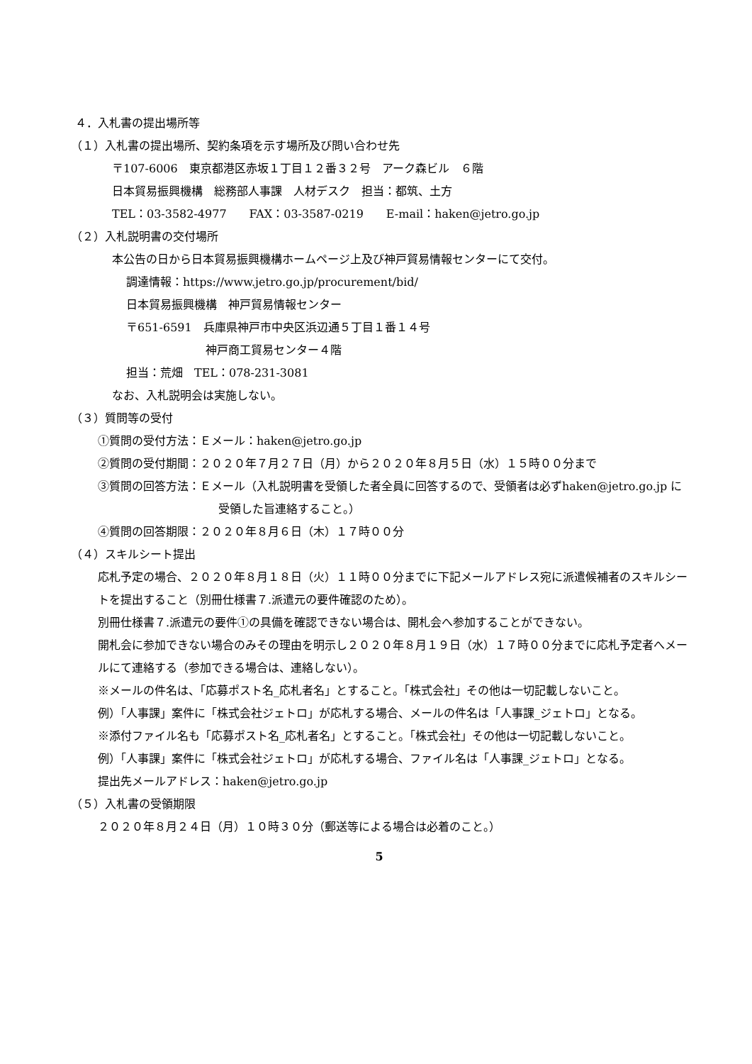４．入札書の提出場所等
（１）入札書の提出場所、契約条項を示す場所及び問い合わせ先
〒107-6006　東京都港区赤坂１丁目１２番３２号　アーク森ビル　６階
日本貿易振興機構　総務部人事課　人材デスク　担当：都筑、土方
TEL：03-3582-4977　　FAX：03-3587-0219　　E-mail：haken@jetro.go.jp
（２）入札説明書の交付場所
本公告の日から日本貿易振興機構ホームページ上及び神戸貿易情報センターにて交付。
調達情報：https://www.jetro.go.jp/procurement/bid/
日本貿易振興機構　神戸貿易情報センター
〒651-6591　兵庫県神戸市中央区浜辺通５丁目１番１４号
神戸商工貿易センター４階
担当：荒畑　TEL：078-231-3081
なお、入札説明会は実施しない。
（３）質問等の受付
①質問の受付方法：Ｅメール：haken@jetro.go.jp
②質問の受付期間：２０２０年７月２７日（月）から２０２０年８月５日（水）１５時００分まで
③質問の回答方法：Ｅメール（入札説明書を受領した者全員に回答するので、受領者は必ずhaken@jetro.go.jp に受領した旨連絡すること。）
④質問の回答期限：２０２０年８月６日（木）１７時００分
（４）スキルシート提出
応札予定の場合、２０２０年８月１８日（火）１１時００分までに下記メールアドレス宛に派遣候補者のスキルシートを提出すること（別冊仕様書７.派遣元の要件確認のため）。
別冊仕様書７.派遣元の要件①の具備を確認できない場合は、開札会へ参加することができない。
開札会に参加できない場合のみその理由を明示し２０２０年８月１９日（水）１７時００分までに応札予定者へメールにて連絡する（参加できる場合は、連絡しない）。
※メールの件名は、「応募ポスト名_応札者名」とすること。「株式会社」その他は一切記載しないこと。
例）「人事課」案件に「株式会社ジェトロ」が応札する場合、メールの件名は「人事課_ジェトロ」となる。
※添付ファイル名も「応募ポスト名_応札者名」とすること。「株式会社」その他は一切記載しないこと。
例）「人事課」案件に「株式会社ジェトロ」が応札する場合、ファイル名は「人事課_ジェトロ」となる。
提出先メールアドレス：haken@jetro.go.jp
（５）入札書の受領期限
２０２０年８月２４日（月）１０時３０分（郵送等による場合は必着のこと。）
5